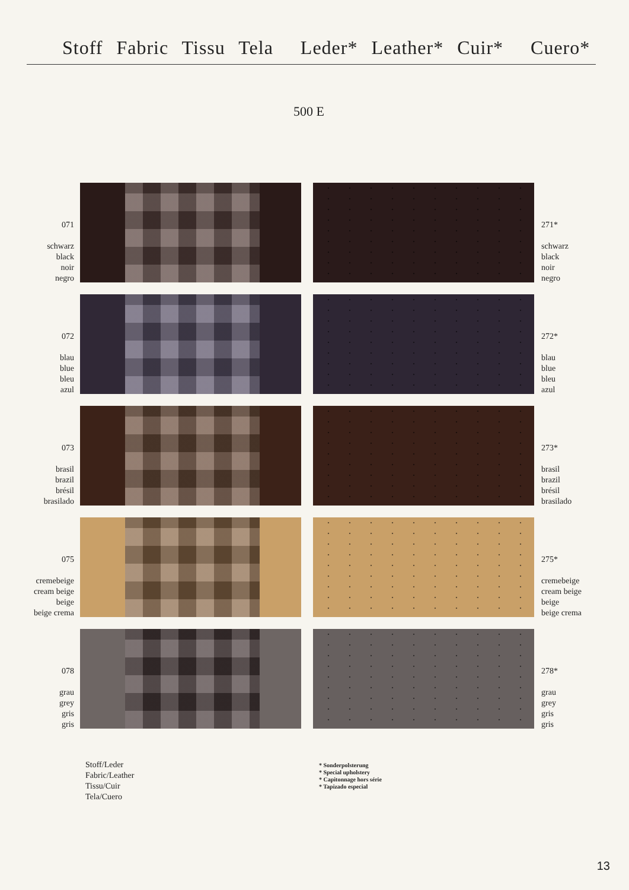Stoff Fabric Tissu Tela Leder* Leather* Cuir* Cuero*
500 E
071
schwarz
black
noir
negro
271*
schwarz
black
noir
negro
072
blau
blue
bleu
azul
272*
blau
blue
bleu
azul
073
brasil
brazil
brésil
brasilado
273*
brasil
brazil
brésil
brasilado
075
cremebeige
cream beige
beige
beige crema
275*
cremebeige
cream beige
beige
beige crema
078
grau
grey
gris
gris
278*
grau
grey
gris
gris
Stoff/Leder
Fabric/Leather
Tissu/Cuir
Tela/Cuero
* Sonderpolsterung
* Special upholstery
* Capitonnage hors série
* Tapizado especial
13